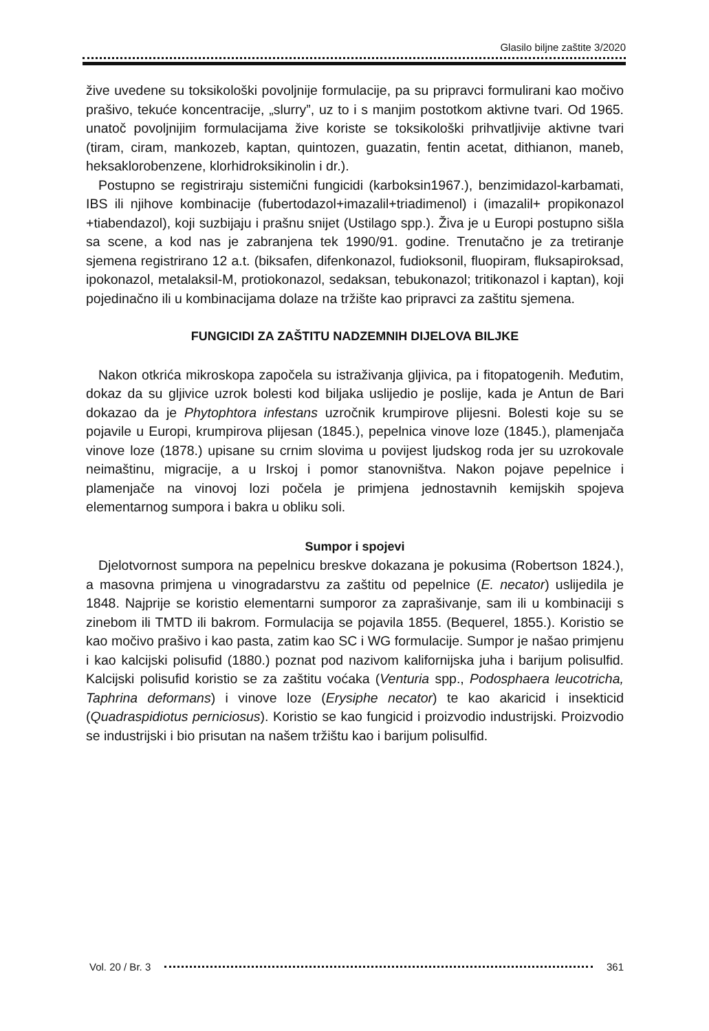Glasilo biljne zaštite 3/2020
žive uvedene su toksikološki povoljnije formulacije, pa su pripravci formulirani kao močivo prašivo, tekuće koncentracije, „slurry”, uz to i s manjim postotkom aktivne tvari. Od 1965. unatoč povoljnijim formulacijama žive koriste se toksikološki prihvatljivije aktivne tvari (tiram, ciram, mankozeb, kaptan, quintozen, guazatin, fentin acetat, dithianon, maneb, heksaklorobenzene, klorhidroksikinolin i dr.).
Postupno se registriraju sistemični fungicidi (karboksin1967.), benzimidazol-karbamati, IBS ili njihove kombinacije (fubertodazol+imazalil+triadimenol) i (imazalil+ propikonazol +tiabendazol), koji suzbijaju i prašnu snijet (Ustilago spp.). Živa je u Europi postupno sišla sa scene, a kod nas je zabranjena tek 1990/91. godine. Trenutačno je za tretiranje sjemena registrirano 12 a.t. (biksafen, difenkonazol, fudioksonil, fluopiram, fluksapiroksad, ipokonazol, metalaksil-M, protiokonazol, sedaksan, tebukonazol; tritikonazol i kaptan), koji pojedinačno ili u kombinacijama dolaze na tržište kao pripravci za zaštitu sjemena.
FUNGICIDI ZA ZAŠTITU NADZEMNIH DIJELOVA BILJKE
Nakon otkrića mikroskopa započela su istraživanja gljivica, pa i fitopatogenih. Međutim, dokaz da su gljivice uzrok bolesti kod biljaka uslijedio je poslije, kada je Antun de Bari dokazao da je Phytophtora infestans uzročnik krumpirove plijesni. Bolesti koje su se pojavile u Europi, krumpirova plijesan (1845.), pepelnica vinove loze (1845.), plamenjača vinove loze (1878.) upisane su crnim slovima u povijest ljudskog roda jer su uzrokovale neimaštinu, migracije, a u Irskoj i pomor stanovništva. Nakon pojave pepelnice i plamenjače na vinovoj lozi počela je primjena jednostavnih kemijskih spojeva elementarnog sumpora i bakra u obliku soli.
Sumpor i spojevi
Djelotvornost sumpora na pepelnicu breskve dokazana je pokusima (Robertson 1824.), a masovna primjena u vinogradarstvu za zaštitu od pepelnice (E. necator) uslijedila je 1848. Najprije se koristio elementarni sumporor za zaprašivanje, sam ili u kombinaciji s zinebom ili TMTD ili bakrom. Formulacija se pojavila 1855. (Bequerel, 1855.). Koristio se kao močivo prašivo i kao pasta, zatim kao SC i WG formulacije. Sumpor je našao primjenu i kao kalcijski polisufid (1880.) poznat pod nazivom kalifornijska juha i barijum polisulfid. Kalcijski polisufid koristio se za zaštitu voćaka (Venturia spp., Podosphaera leucotricha, Taphrina deformans) i vinove loze (Erysiphe necator) te kao akaricid i insekticid (Quadraspidiotus perniciosus). Koristio se kao fungicid i proizvodio industrijski. Proizvodio se industrijski i bio prisutan na našem tržištu kao i barijum polisulfid.
Vol. 20 / Br. 3 361